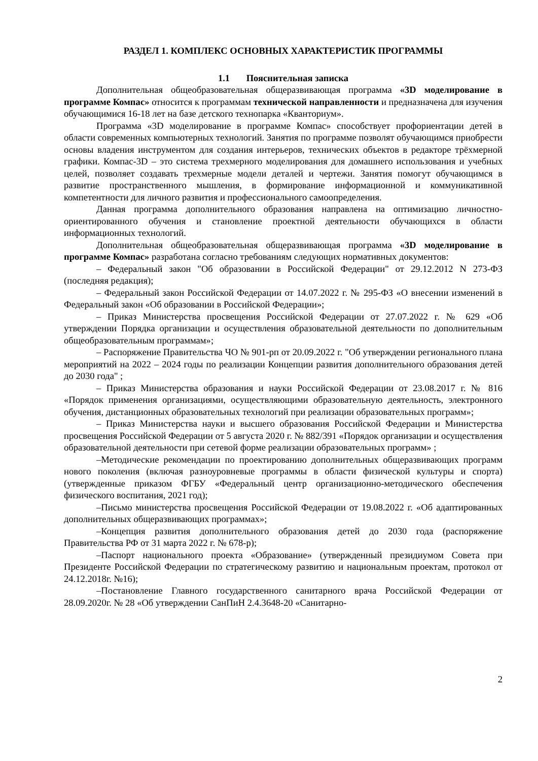РАЗДЕЛ 1. КОМПЛЕКС ОСНОВНЫХ ХАРАКТЕРИСТИК ПРОГРАММЫ
1.1 Пояснительная записка
Дополнительная общеобразовательная общеразвивающая программа «3D моделирование в программе Компас» относится к программам технической направленности и предназначена для изучения обучающимися 16-18 лет на базе детского технопарка «Кванториум».
Программа «3D моделирование в программе Компас» способствует профориентации детей в области современных компьютерных технологий. Занятия по программе позволят обучающимся приобрести основы владения инструментом для создания интерьеров, технических объектов в редакторе трёхмерной графики. Компас-3D – это система трехмерного моделирования для домашнего использования и учебных целей, позволяет создавать трехмерные модели деталей и чертежи. Занятия помогут обучающимся в развитие пространственного мышления, в формирование информационной и коммуникативной компетентности для личного развития и профессионального самоопределения.
Данная программа дополнительного образования направлена на оптимизацию личностно-ориентированного обучения и становление проектной деятельности обучающихся в области информационных технологий.
Дополнительная общеобразовательная общеразвивающая программа «3D моделирование в программе Компас» разработана согласно требованиям следующих нормативных документов:
– Федеральный закон "Об образовании в Российской Федерации" от 29.12.2012 N 273-ФЗ (последняя редакция);
– Федеральный закон Российской Федерации от 14.07.2022 г. № 295-ФЗ «О внесении изменений в Федеральный закон «Об образовании в Российской Федерации»;
– Приказ Министерства просвещения Российской Федерации от 27.07.2022 г. № 629 «Об утверждении Порядка организации и осуществления образовательной деятельности по дополнительным общеобразовательным программам»;
– Распоряжение Правительства ЧО № 901-рп от 20.09.2022 г. "Об утверждении регионального плана мероприятий на 2022 – 2024 годы по реализации Концепции развития дополнительного образования детей до 2030 года" ;
– Приказ Министерства образования и науки Российской Федерации от 23.08.2017 г. № 816 «Порядок применения организациями, осуществляющими образовательную деятельность, электронного обучения, дистанционных образовательных технологий при реализации образовательных программ»;
– Приказ Министерства науки и высшего образования Российской Федерации и Министерства просвещения Российской Федерации от 5 августа 2020 г. № 882/391 «Порядок организации и осуществления образовательной деятельности при сетевой форме реализации образовательных программ» ;
–Методические рекомендации по проектированию дополнительных общеразвивающих программ нового поколения (включая разноуровневые программы в области физической культуры и спорта) (утвержденные приказом ФГБУ «Федеральный центр организационно-методического обеспечения физического воспитания, 2021 год);
–Письмо министерства просвещения Российской Федерации от 19.08.2022 г. «Об адаптированных дополнительных общеразвивающих программах»;
–Концепция развития дополнительного образования детей до 2030 года (распоряжение Правительства РФ от 31 марта 2022 г. № 678-р);
–Паспорт национального проекта «Образование» (утвержденный президиумом Совета при Президенте Российской Федерации по стратегическому развитию и национальным проектам, протокол от 24.12.2018г. №16);
–Постановление Главного государственного санитарного врача Российской Федерации от 28.09.2020г. № 28 «Об утверждении СанПиН 2.4.3648-20 «Санитарно-
2